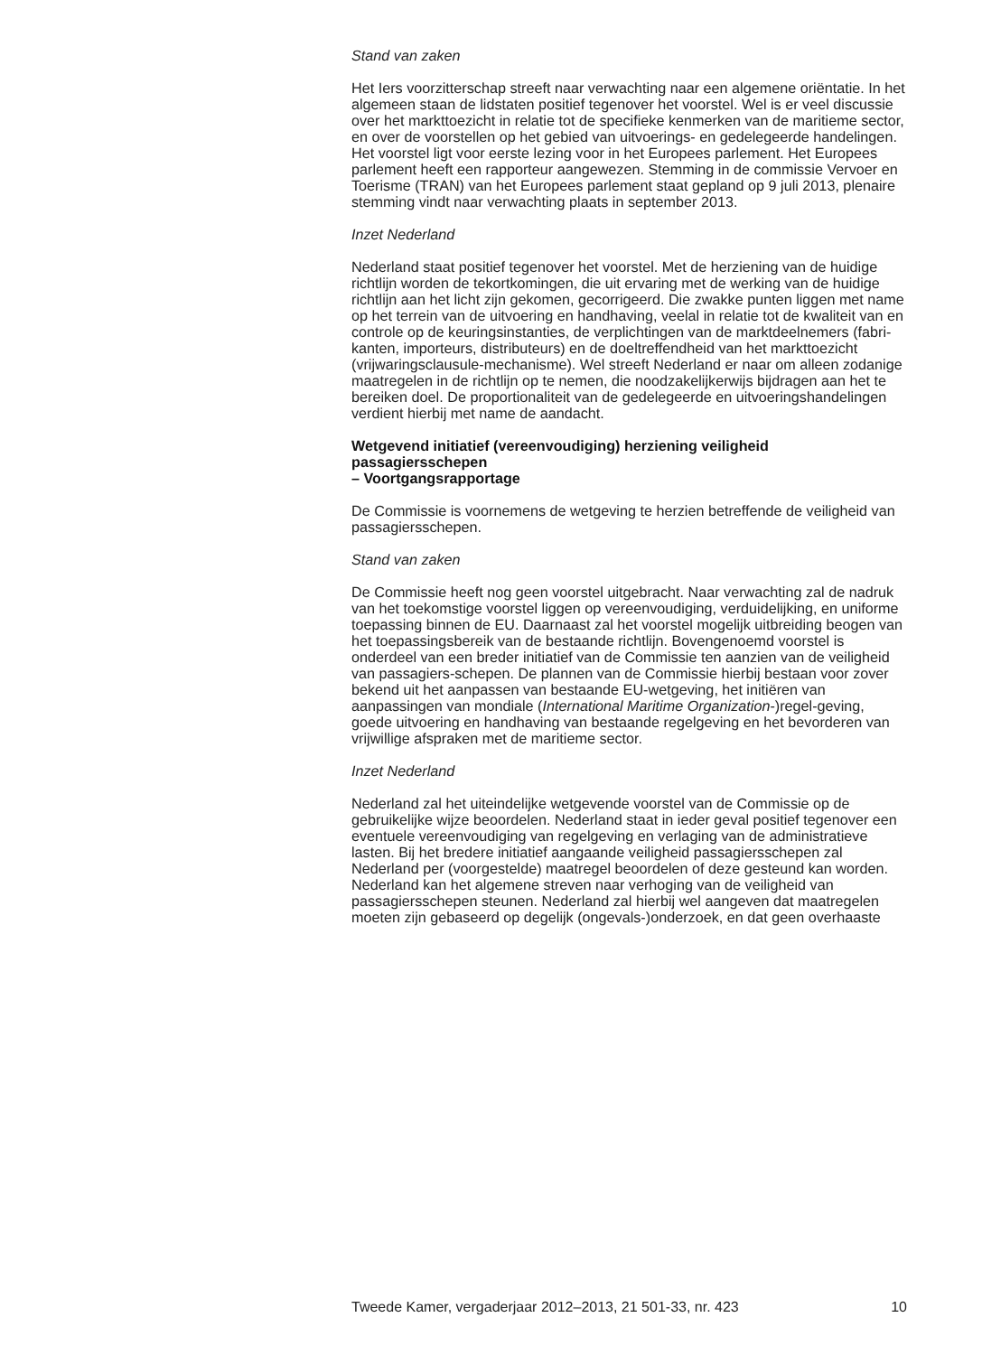Stand van zaken
Het Iers voorzitterschap streeft naar verwachting naar een algemene oriëntatie. In het algemeen staan de lidstaten positief tegenover het voorstel. Wel is er veel discussie over het markttoezicht in relatie tot de specifieke kenmerken van de maritieme sector, en over de voorstellen op het gebied van uitvoerings- en gedelegeerde handelingen. Het voorstel ligt voor eerste lezing voor in het Europees parlement. Het Europees parlement heeft een rapporteur aangewezen. Stemming in de commissie Vervoer en Toerisme (TRAN) van het Europees parlement staat gepland op 9 juli 2013, plenaire stemming vindt naar verwachting plaats in september 2013.
Inzet Nederland
Nederland staat positief tegenover het voorstel. Met de herziening van de huidige richtlijn worden de tekortkomingen, die uit ervaring met de werking van de huidige richtlijn aan het licht zijn gekomen, gecorrigeerd. Die zwakke punten liggen met name op het terrein van de uitvoering en handhaving, veelal in relatie tot de kwaliteit van en controle op de keuringsinstanties, de verplichtingen van de marktdeelnemers (fabri-kanten, importeurs, distributeurs) en de doeltreffendheid van het markttoezicht (vrijwaringsclausule-mechanisme). Wel streeft Nederland er naar om alleen zodanige maatregelen in de richtlijn op te nemen, die noodzakelijkerwijs bijdragen aan het te bereiken doel. De proportionaliteit van de gedelegeerde en uitvoeringshandelingen verdient hierbij met name de aandacht.
Wetgevend initiatief (vereenvoudiging) herziening veiligheid passagiersschepen
– Voortgangsrapportage
De Commissie is voornemens de wetgeving te herzien betreffende de veiligheid van passagiersschepen.
Stand van zaken
De Commissie heeft nog geen voorstel uitgebracht. Naar verwachting zal de nadruk van het toekomstige voorstel liggen op vereenvoudiging, verduidelijking, en uniforme toepassing binnen de EU. Daarnaast zal het voorstel mogelijk uitbreiding beogen van het toepassingsbereik van de bestaande richtlijn. Bovengenoemd voorstel is onderdeel van een breder initiatief van de Commissie ten aanzien van de veiligheid van passagiers-schepen. De plannen van de Commissie hierbij bestaan voor zover bekend uit het aanpassen van bestaande EU-wetgeving, het initiëren van aanpassingen van mondiale (International Maritime Organization-)regel-geving, goede uitvoering en handhaving van bestaande regelgeving en het bevorderen van vrijwillige afspraken met de maritieme sector.
Inzet Nederland
Nederland zal het uiteindelijke wetgevende voorstel van de Commissie op de gebruikelijke wijze beoordelen. Nederland staat in ieder geval positief tegenover een eventuele vereenvoudiging van regelgeving en verlaging van de administratieve lasten. Bij het bredere initiatief aangaande veiligheid passagiersschepen zal Nederland per (voorgestelde) maatregel beoordelen of deze gesteund kan worden. Nederland kan het algemene streven naar verhoging van de veiligheid van passagiersschepen steunen. Nederland zal hierbij wel aangeven dat maatregelen moeten zijn gebaseerd op degelijk (ongevals-)onderzoek, en dat geen overhaaste
Tweede Kamer, vergaderjaar 2012–2013, 21 501-33, nr. 423 10